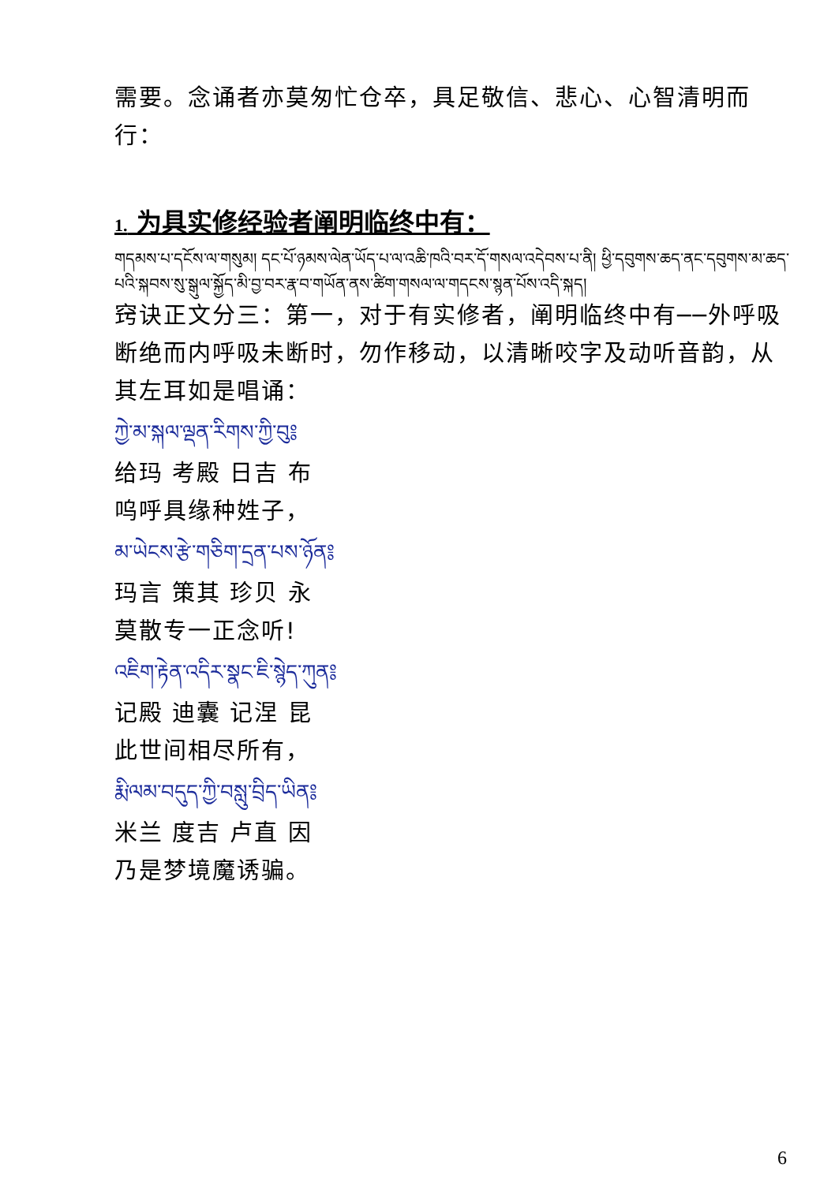需要。念诵者亦莫匆忙仓卒，具足敬信、悲心、心智清明而行：
1. 为具实修经验者阐明临终中有：
གདམས་པ་དངོས་ལ་གསུམ། དང་པོ་ཉམས་ལེན་ཡོད་པ་ལ་འཆི་ཁའི་བར་དོ་གསལ་འདེབས་པ་ནི། ཕྱི་དབུགས་ཆད་ནང་དབུགས་མ་ཆད་པའི་སྐབས་སུ་སྒུལ་སྐྱོད་མི་བྱ་བར་རྣ་བ་གཡོན་ནས་ཚིག་གསལ་ལ་གདངས་སྙན་པོས་འདི་སྐད།
窍诀正文分三：第一，对于有实修者，阐明临终中有──外呼吸断绝而内呼吸未断时，勿作移动，以清晰咬字及动听音韵，从其左耳如是唱诵：
ཀྱེ་མ་སྐལ་ལྡན་རིགས་ཀྱི་བུ༔
给玛 考殿 日吉 布
呜呼具缘种姓子，
མ་ཡེངས་རྩེ་གཅིག་དྲན་པས་ཉོན༔
玛言 策其 珍贝 永
莫散专一正念听!
འཇིག་རྟེན་འདིར་སྣང་ཇི་སྙེད་ཀུན༔
记殿 迪囊 记涅 昆
此世间相尽所有，
རྨི་ལམ་བདུད་ཀྱི་བསླུ་བྲིད་ཡིན༔
米兰 度吉 卢直 因
乃是梦境魔诱骗。
6